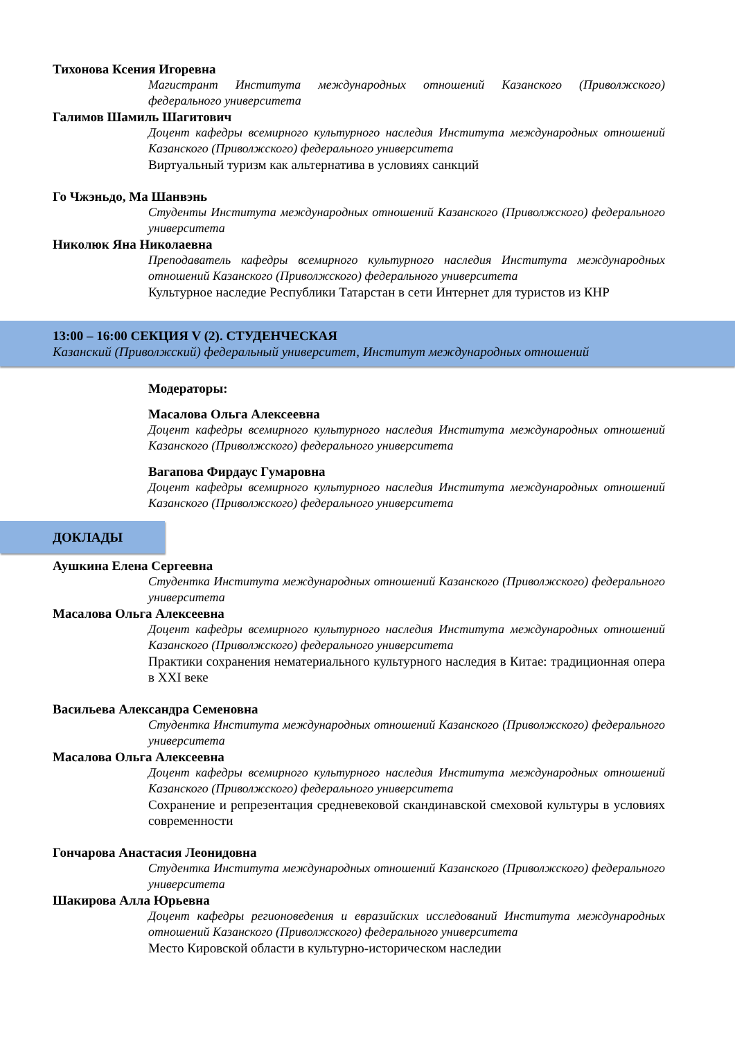Тихонова Ксения Игоревна
Магистрант Института международных отношений Казанского (Приволжского) федерального университета
Галимов Шамиль Шагитович
Доцент кафедры всемирного культурного наследия Института международных отношений Казанского (Приволжского) федерального университета
Виртуальный туризм как альтернатива в условиях санкций
Го Чжэньдо, Ма Шанвэнь
Студенты Института международных отношений Казанского (Приволжского) федерального университета
Николюк Яна Николаевна
Преподаватель кафедры всемирного культурного наследия Института международных отношений Казанского (Приволжского) федерального университета
Культурное наследие Республики Татарстан в сети Интернет для туристов из КНР
13:00 – 16:00 СЕКЦИЯ V (2). СТУДЕНЧЕСКАЯ
Казанский (Приволжский) федеральный университет, Институт международных отношений
Модераторы:
Масалова Ольга Алексеевна
Доцент кафедры всемирного культурного наследия Института международных отношений Казанского (Приволжского) федерального университета
Вагапова Фирдаус Гумаровна
Доцент кафедры всемирного культурного наследия Института международных отношений Казанского (Приволжского) федерального университета
ДОКЛАДЫ
Аушкина Елена Сергеевна
Студентка Института международных отношений Казанского (Приволжского) федерального университета
Масалова Ольга Алексеевна
Доцент кафедры всемирного культурного наследия Института международных отношений Казанского (Приволжского) федерального университета
Практики сохранения нематериального культурного наследия в Китае: традиционная опера в XXI веке
Васильева Александра Семеновна
Студентка Института международных отношений Казанского (Приволжского) федерального университета
Масалова Ольга Алексеевна
Доцент кафедры всемирного культурного наследия Института международных отношений Казанского (Приволжского) федерального университета
Сохранение и репрезентация средневековой скандинавской смеховой культуры в условиях современности
Гончарова Анастасия Леонидовна
Студентка Института международных отношений Казанского (Приволжского) федерального университета
Шакирова Алла Юрьевна
Доцент кафедры регионоведения и евразийских исследований Института международных отношений Казанского (Приволжского) федерального университета
Место Кировской области в культурно-историческом наследии